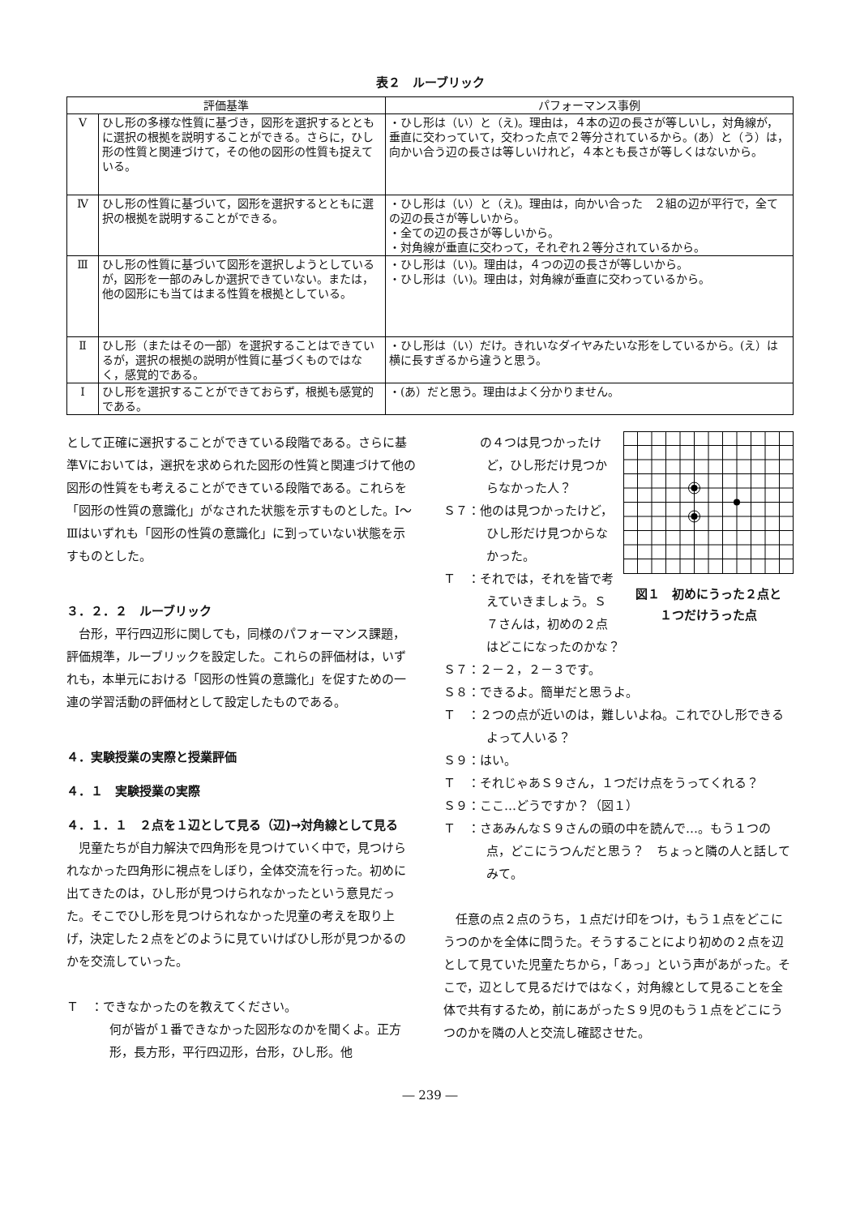表２　ルーブリック
| 評価基準 | | パフォーマンス事例 |
| --- | --- | --- |
| Ⅴ | ひし形の多様な性質に基づき，図形を選択するとともに選択の根拠を説明することができる。さらに，ひし形の性質と関連づけて，その他の図形の性質も捉えている。 | ・ひし形は（い）と（え)。理由は，４本の辺の長さが等しいし，対角線が，垂直に交わっていて，交わった点で２等分されているから。(あ）と（う）は，向かい合う辺の長さは等しいけれど，４本とも長さが等しくはないから。 |
| Ⅳ | ひし形の性質に基づいて，図形を選択するとともに選択の根拠を説明することができる。 | ・ひし形は（い）と（え)。理由は，向かい合った ２組の辺が平行で，全ての辺の長さが等しいから。 ・全ての辺の長さが等しいから。 ・対角線が垂直に交わって，それぞれ２等分されているから。 |
| Ⅲ | ひし形の性質に基づいて図形を選択しようとしているが，図形を一部のみしか選択できていない。または，他の図形にも当てはまる性質を根拠としている。 | ・ひし形は（い)。理由は，４つの辺の長さが等しいから。 ・ひし形は（い)。理由は，対角線が垂直に交わっているから。 |
| Ⅱ | ひし形（またはその一部）を選択することはできているが，選択の根拠の説明が性質に基づくものではなく，感覚的である。 | ・ひし形は（い）だけ。きれいなダイヤみたいな形をしているから。(え）は横に長すぎるから違うと思う。 |
| Ⅰ | ひし形を選択することができておらず，根拠も感覚的である。 | ・(あ）だと思う。理由はよく分かりません。 |
として正確に選択することができている段階である。さらに基準Ⅴにおいては，選択を求められた図形の性質と関連づけて他の図形の性質をも考えることができている段階である。これらを「図形の性質の意識化」がなされた状態を示すものとした。Ⅰ～Ⅲはいずれも「図形の性質の意識化」に到っていない状態を示すものとした。
３．２．２　ルーブリック
台形，平行四辺形に関しても，同様のパフォーマンス課題，評価規準，ルーブリックを設定した。これらの評価材は，いずれも，本単元における「図形の性質の意識化」を促すための一連の学習活動の評価材として設定したものである。
４．実験授業の実際と授業評価
４．１　実験授業の実際
４．１．１　２点を１辺として見る（辺)→対角線として見る
児童たちが自力解決で四角形を見つけていく中で，見つけられなかった四角形に視点をしぼり，全体交流を行った。初めに出てきたのは，ひし形が見つけられなかったという意見だった。そこでひし形を見つけられなかった児童の考えを取り上げ，決定した２点をどのように見ていけばひし形が見つかるのかを交流していった。
Ｔ　：できなかったのを教えてください。
何が皆が１番できなかった図形なのかを聞くよ。正方形，長方形，平行四辺形，台形，ひし形。他
図１　初めにうった２点と
１つだけうった点
　　　の４つは見つかったけど，ひし形だけ見つからなかった人？
Ｓ７：他のは見つかったけど，ひし形だけ見つからなかった。
Ｔ　：それでは，それを皆で考えていきましょう。Ｓ７さんは，初めの２点はどこになったのかな？
Ｓ７：２－２，２－３です。
Ｓ８：できるよ。簡単だと思うよ。
Ｔ　：２つの点が近いのは，難しいよね。これでひし形できるよって人いる？
Ｓ９：はい。
Ｔ　：それじゃあＳ９さん，１つだけ点をうってくれる？
Ｓ９：ここ…どうですか？（図１）
Ｔ　：さあみんなＳ９さんの頭の中を読んで…。もう１つの点，どこにうつんだと思う？　ちょっと隣の人と話してみて。
任意の点２点のうち，１点だけ印をつけ，もう１点をどこにうつのかを全体に問うた。そうすることにより初めの２点を辺として見ていた児童たちから，「あっ」という声があがった。そこで，辺として見るだけではなく，対角線として見ることを全体で共有するため，前にあがったＳ９児のもう１点をどこにうつのかを隣の人と交流し確認させた。
― 239 ―